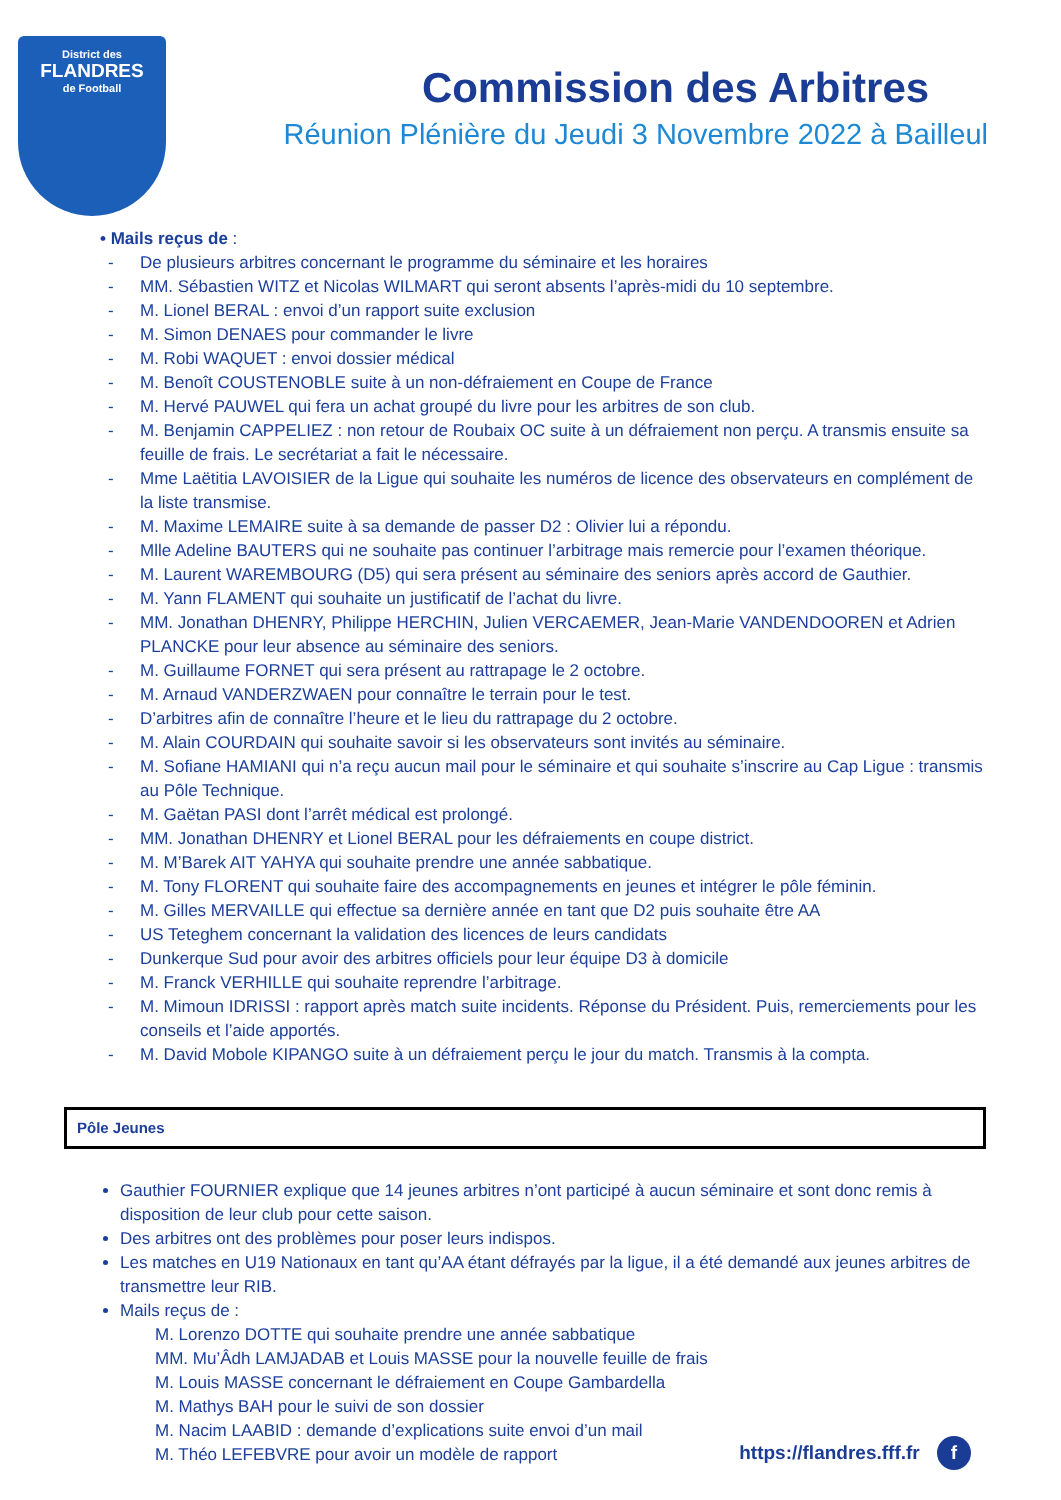District des
FLANDRES
de Football
Commission des Arbitres
Réunion Plénière du Jeudi 3 Novembre 2022 à Bailleul
• Mails reçus de :
- De plusieurs arbitres concernant le programme du séminaire et les horaires
- MM. Sébastien WITZ et Nicolas WILMART qui seront absents l’après-midi du 10 septembre.
- M. Lionel BERAL : envoi d’un rapport suite exclusion
- M. Simon DENAES pour commander le livre
- M. Robi WAQUET : envoi dossier médical
- M. Benoît COUSTENOBLE suite à un non-défraiement en Coupe de France
- M. Hervé PAUWEL qui fera un achat groupé du livre pour les arbitres de son club.
- M. Benjamin CAPPELIEZ : non retour de Roubaix OC suite à un défraiement non perçu. A transmis ensuite sa feuille de frais. Le secrétariat a fait le nécessaire.
- Mme Laëtitia LAVOISIER de la Ligue qui souhaite les numéros de licence des observateurs en complément de la liste transmise.
- M. Maxime LEMAIRE suite à sa demande de passer D2 : Olivier lui a répondu.
- Mlle Adeline BAUTERS qui ne souhaite pas continuer l’arbitrage mais remercie pour l’examen théorique.
- M. Laurent WAREMBOURG (D5) qui sera présent au séminaire des seniors après accord de Gauthier.
- M. Yann FLAMENT qui souhaite un justificatif de l’achat du livre.
- MM. Jonathan DHENRY, Philippe HERCHIN, Julien VERCAEMER, Jean-Marie VANDENDOOREN et Adrien PLANCKE pour leur absence au séminaire des seniors.
- M. Guillaume FORNET qui sera présent au rattrapage le 2 octobre.
- M. Arnaud VANDERZWAEN pour connaître le terrain pour le test.
- D’arbitres afin de connaître l’heure et le lieu du rattrapage du 2 octobre.
- M. Alain COURDAIN qui souhaite savoir si les observateurs sont invités au séminaire.
- M. Sofiane HAMIANI qui n’a reçu aucun mail pour le séminaire et qui souhaite s’inscrire au Cap Ligue : transmis au Pôle Technique.
- M. Gaëtan PASI dont l’arrêt médical est prolongé.
- MM. Jonathan DHENRY et Lionel BERAL pour les défraiements en coupe district.
- M. M’Barek AIT YAHYA qui souhaite prendre une année sabbatique.
- M. Tony FLORENT qui souhaite faire des accompagnements en jeunes et intégrer le pôle féminin.
- M. Gilles MERVAILLE qui effectue sa dernière année en tant que D2 puis souhaite être AA
- US Teteghem concernant la validation des licences de leurs candidats
- Dunkerque Sud pour avoir des arbitres officiels pour leur équipe D3 à domicile
- M. Franck VERHILLE qui souhaite reprendre l’arbitrage.
- M. Mimoun IDRISSI : rapport après match suite incidents. Réponse du Président. Puis, remerciements pour les conseils et l’aide apportés.
- M. David Mobole KIPANGO suite à un défraiement perçu le jour du match. Transmis à la compta.
Pôle Jeunes
Gauthier FOURNIER explique que 14 jeunes arbitres n’ont participé à aucun séminaire et sont donc remis à disposition de leur club pour cette saison.
Des arbitres ont des problèmes pour poser leurs indispos.
Les matches en U19 Nationaux en tant qu’AA étant défrayés par la ligue, il a été demandé aux jeunes arbitres de transmettre leur RIB.
Mails reçus de :
M. Lorenzo DOTTE qui souhaite prendre une année sabbatique
MM. Mu’Âdh LAMJADAB et Louis MASSE pour la nouvelle feuille de frais
M. Louis MASSE concernant le défraiement en Coupe Gambardella
M. Mathys BAH pour le suivi de son dossier
M. Nacim LAABID : demande d’explications suite envoi d’un mail
M. Théo LEFEBVRE pour avoir un modèle de rapport
https://flandres.fff.fr f